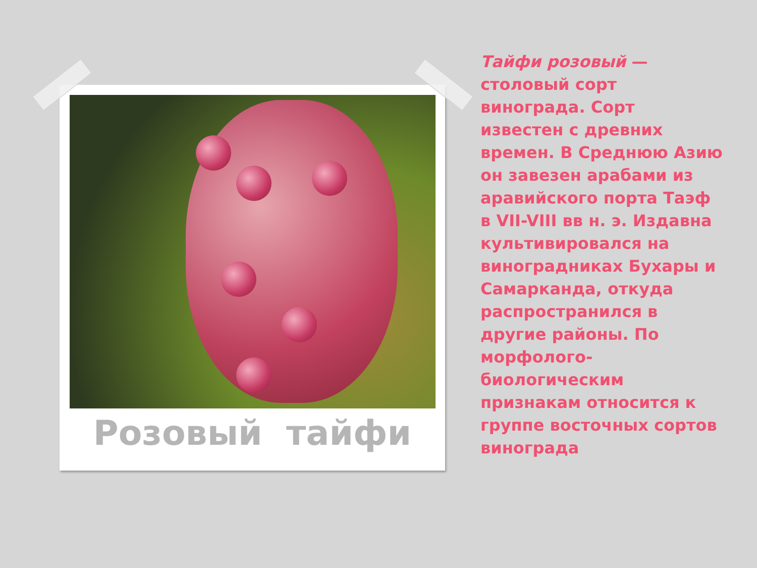Розовый тайфи
Тайфи розовый — столовый сорт винограда. Сорт известен с древних времен. В Среднюю Азию он завезен арабами из аравийского порта Таэф в VII-VIII вв н. э. Издавна культивировался на виноградниках Бухары и Самарканда, откуда распространился в другие районы. По морфолого-биологическим признакам относится к группе восточных сортов винограда